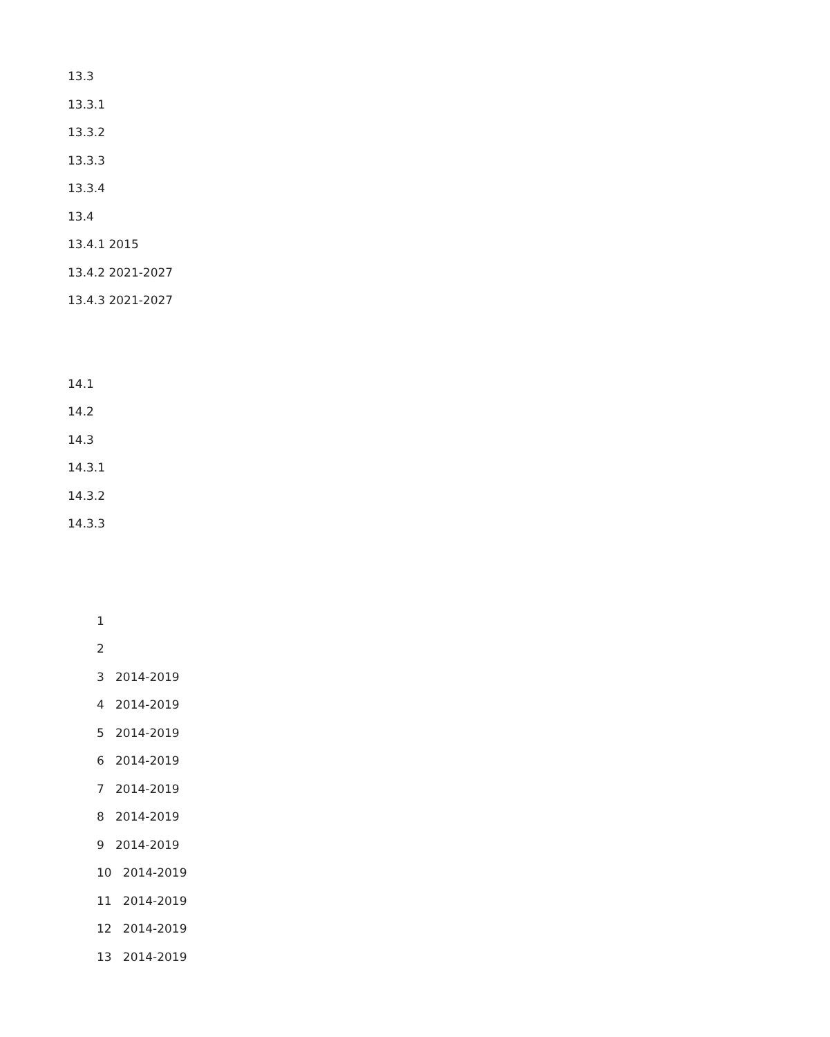13.3
13.3.1
13.3.2
13.3.3
13.3.4
13.4
13.4.1 2015
13.4.2 2021-2027
13.4.3 2021-2027
14.1
14.2
14.3
14.3.1
14.3.2
14.3.3
1
2
3 2014-2019
4 2014-2019
5 2014-2019
6 2014-2019
7 2014-2019
8 2014-2019
9 2014-2019
10 2014-2019
11 2014-2019
12 2014-2019
13 2014-2019